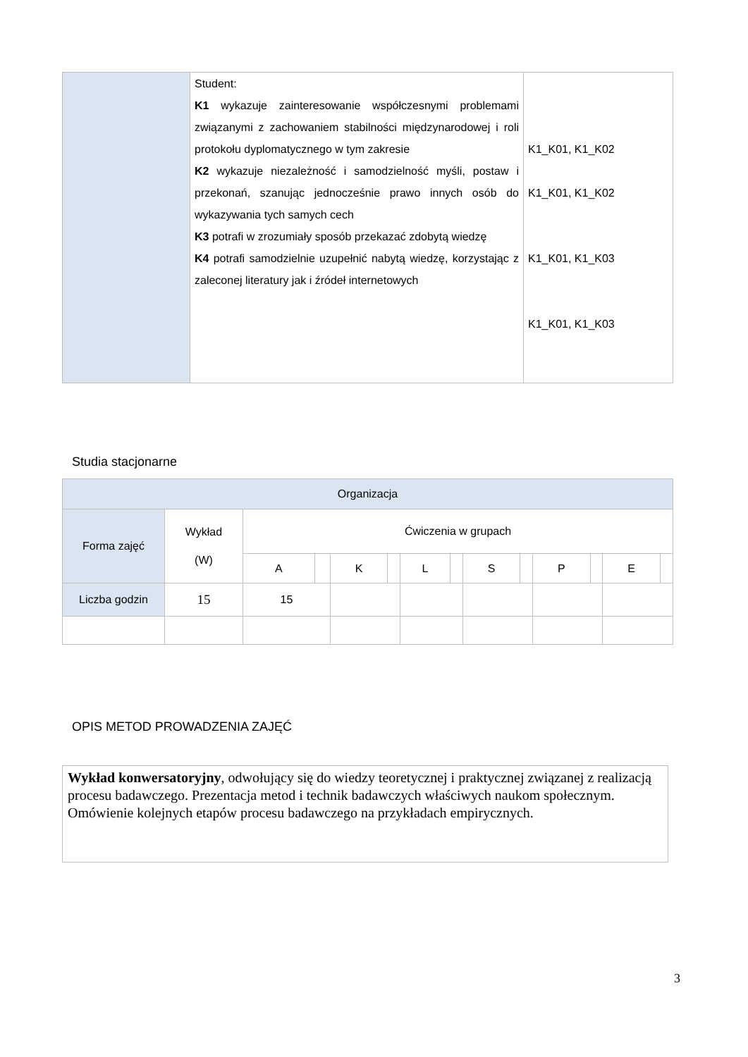| | Student: K1 wykazuje zainteresowanie współczesnymi problemami związanymi z zachowaniem stabilności międzynarodowej i roli protokołu dyplomatycznego w tym zakresie K2 wykazuje niezależność i samodzielność myśli, postaw i przekonań, szanując jednocześnie prawo innych osób do wykazywania tych samych cech K3 potrafi w zrozumiały sposób przekazać zdobytą wiedzę K4 potrafi samodzielnie uzupełnić nabytą wiedzę, korzystając z zaleconej literatury jak i źródeł internetowych | K1_K01, K1_K02 K1_K01, K1_K02 K1_K01, K1_K03 K1_K01, K1_K03 |
Studia stacjonarne
| Organizacja | | | | | | | | | | | | | | |
| Forma zajęć | Wykład (W) | Ćwiczenia w grupach | | | | | | | | | | | | |
| | | A | | K | | L | | S | | P | | E | | |
| Liczba godzin | 15 | 15 | | | | | | | | | | | | |
OPIS METOD PROWADZENIA ZAJĘĆ
Wykład konwersatoryjny, odwołujący się do wiedzy teoretycznej i praktycznej związanej z realizacją procesu badawczego. Prezentacja metod i technik badawczych właściwych naukom społecznym. Omówienie kolejnych etapów procesu badawczego na przykładach empirycznych.
3